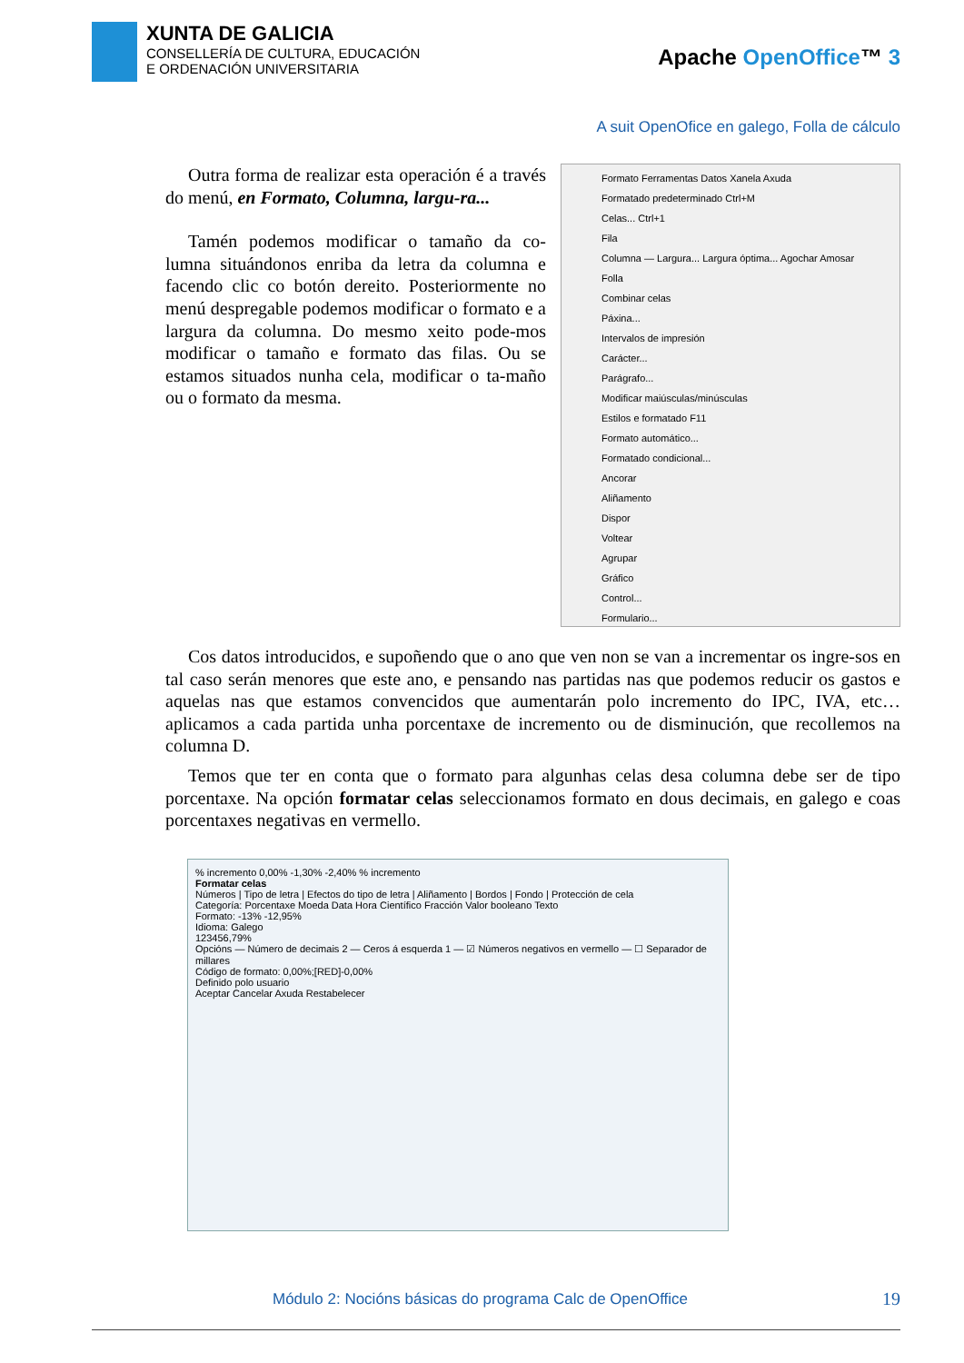XUNTA DE GALICIA
CONSELLERÍA DE CULTURA, EDUCACIÓN
E ORDENACIÓN UNIVERSITARIA
Apache OpenOffice™ 3
A suit OpenOfice en galego, Folla de cálculo
Outra forma de realizar esta operación é a través do menú, en Formato, Columna, largu-ra...
Tamén podemos modificar o tamaño da co-lumna situándonos enriba da letra da columna e facendo clic co botón dereito. Posteriormente no menú despregable podemos modificar o formato e a largura da columna. Do mesmo xeito pode-mos modificar o tamaño e formato das filas. Ou se estamos situados nunha cela, modificar o ta-maño ou o formato da mesma.
Formato Ferramentas Datos Xanela Axuda
Formatado predeterminado Ctrl+M
Celas... Ctrl+1
Fila
Columna — Largura... Largura óptima... Agochar Amosar
Folla
Combinar celas
Páxina...
Intervalos de impresión
Carácter...
Parágrafo...
Modificar maiúsculas/minúsculas
Estilos e formatado F11
Formato automático...
Formatado condicional...
Ancorar
Aliñamento
Dispor
Voltear
Agrupar
Gráfico
Control...
Formulario...
Cos datos introducidos, e supoñendo que o ano que ven non se van a incrementar os ingre-sos en tal caso serán menores que este ano, e pensando nas partidas nas que podemos reducir os gastos e aquelas nas que estamos convencidos que aumentarán polo incremento do IPC, IVA, etc… aplicamos a cada partida unha porcentaxe de incremento ou de disminución, que recollemos na columna D.
Temos que ter en conta que o formato para algunhas celas desa columna debe ser de tipo porcentaxe. Na opción formatar celas seleccionamos formato en dous decimais, en galego e coas porcentaxes negativas en vermello.
% incremento 0,00% -1,30% -2,40% % incremento
Formatar celas
Números | Tipo de letra | Efectos do tipo de letra | Aliñamento | Bordos | Fondo | Protección de cela
Categoría: Porcentaxe Moeda Data Hora Científico Fracción Valor booleano Texto
Formato: -13% -12,95%
Idioma: Galego
123456,79%
Opcións — Número de decimais 2 — Ceros á esquerda 1 — ☑ Números negativos en vermello — ☐ Separador de millares
Código de formato: 0,00%;[RED]-0,00%
Definido polo usuario
Aceptar Cancelar Axuda Restabelecer
Módulo 2: Nocións básicas do programa Calc de OpenOffice
19